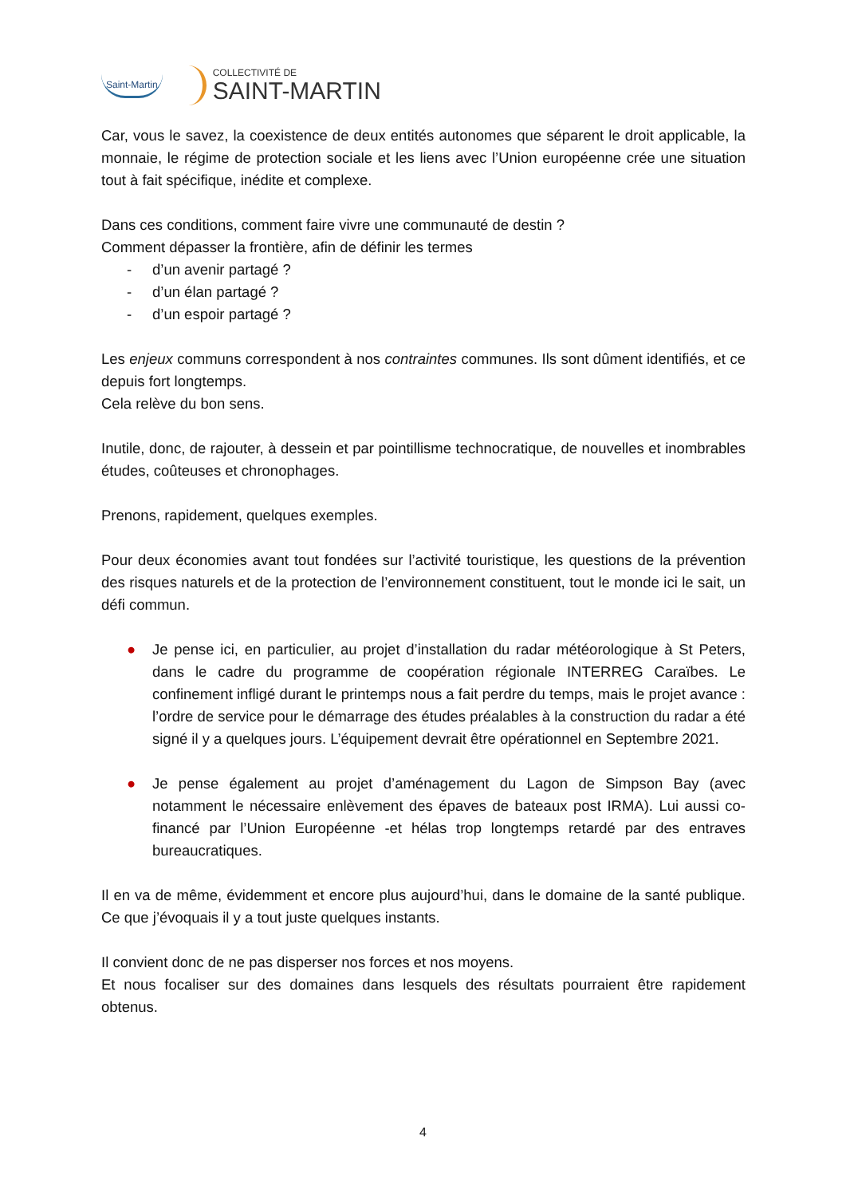Saint-Martin
COLLECTIVITÉ DE
SAINT-MARTIN
Car, vous le savez, la coexistence de deux entités autonomes que séparent le droit applicable, la monnaie, le régime de protection sociale et les liens avec l’Union européenne crée une situation tout à fait spécifique, inédite et complexe.
Dans ces conditions, comment faire vivre une communauté de destin ?
Comment dépasser la frontière, afin de définir les termes
- d’un avenir partagé ?
- d’un élan partagé ?
- d’un espoir partagé ?
Les enjeux communs correspondent à nos contraintes communes. Ils sont dûment identifiés, et ce depuis fort longtemps.
Cela relève du bon sens.
Inutile, donc, de rajouter, à dessein et par pointillisme technocratique, de nouvelles et inombrables études, coûteuses et chronophages.
Prenons, rapidement, quelques exemples.
Pour deux économies avant tout fondées sur l’activité touristique, les questions de la prévention des risques naturels et de la protection de l’environnement constituent, tout le monde ici le sait, un défi commun.
● Je pense ici, en particulier, au projet d’installation du radar météorologique à St Peters, dans le cadre du programme de coopération régionale INTERREG Caraïbes. Le confinement infligé durant le printemps nous a fait perdre du temps, mais le projet avance : l’ordre de service pour le démarrage des études préalables à la construction du radar a été signé il y a quelques jours. L’équipement devrait être opérationnel en Septembre 2021.
● Je pense également au projet d’aménagement du Lagon de Simpson Bay (avec notamment le nécessaire enlèvement des épaves de bateaux post IRMA). Lui aussi co-financé par l’Union Européenne -et hélas trop longtemps retardé par des entraves bureaucratiques.
Il en va de même, évidemment et encore plus aujourd’hui, dans le domaine de la santé publique. Ce que j’évoquais il y a tout juste quelques instants.
Il convient donc de ne pas disperser nos forces et nos moyens.
Et nous focaliser sur des domaines dans lesquels des résultats pourraient être rapidement obtenus.
4